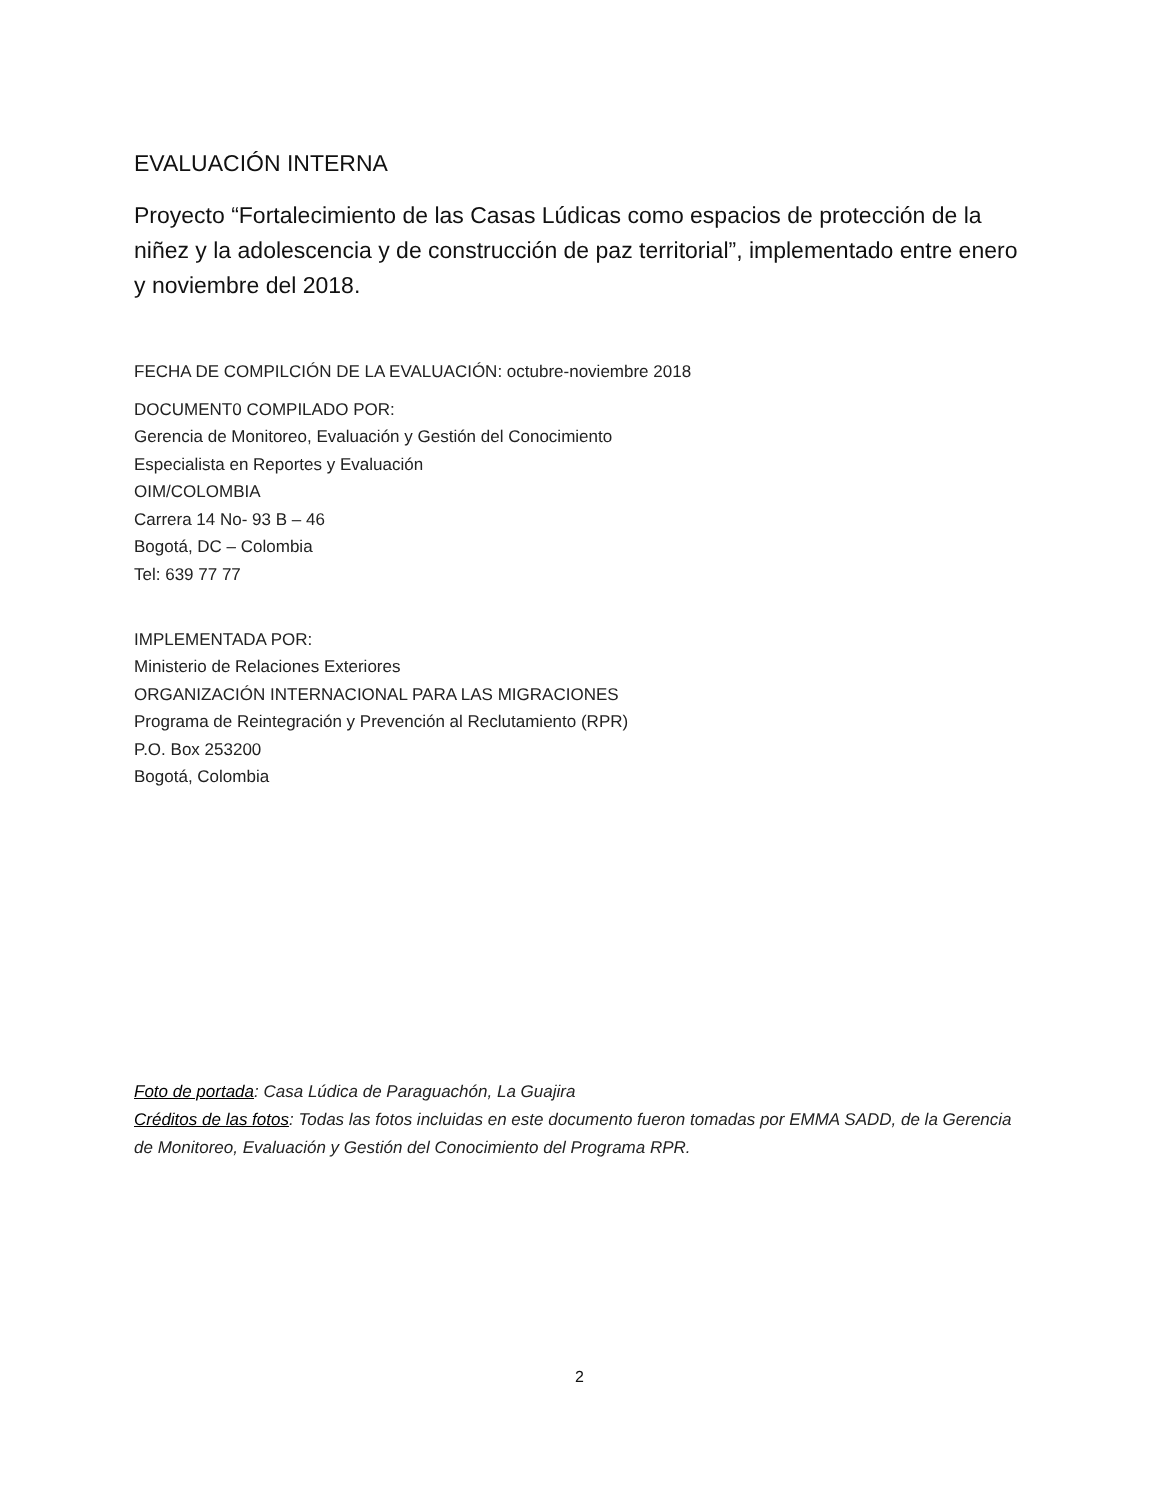EVALUACIÓN INTERNA
Proyecto “Fortalecimiento de las Casas Lúdicas como espacios de protección de la niñez y la adolescencia y de construcción de paz territorial”, implementado entre enero y noviembre del 2018.
FECHA DE COMPILCIÓN DE LA EVALUACIÓN: octubre-noviembre 2018
DOCUMENT0 COMPILADO POR:
Gerencia de Monitoreo, Evaluación y Gestión del Conocimiento
Especialista en Reportes y Evaluación
OIM/COLOMBIA
Carrera 14 No- 93 B – 46
Bogotá, DC – Colombia
Tel: 639 77 77
IMPLEMENTADA POR:
Ministerio de Relaciones Exteriores
ORGANIZACIÓN INTERNACIONAL PARA LAS MIGRACIONES
Programa de Reintegración y Prevención al Reclutamiento (RPR)
P.O. Box 253200
Bogotá, Colombia
Foto de portada: Casa Lúdica de Paraguachón, La Guajira
Créditos de las fotos: Todas las fotos incluidas en este documento fueron tomadas por EMMA SADD, de la Gerencia de Monitoreo, Evaluación y Gestión del Conocimiento del Programa RPR.
2